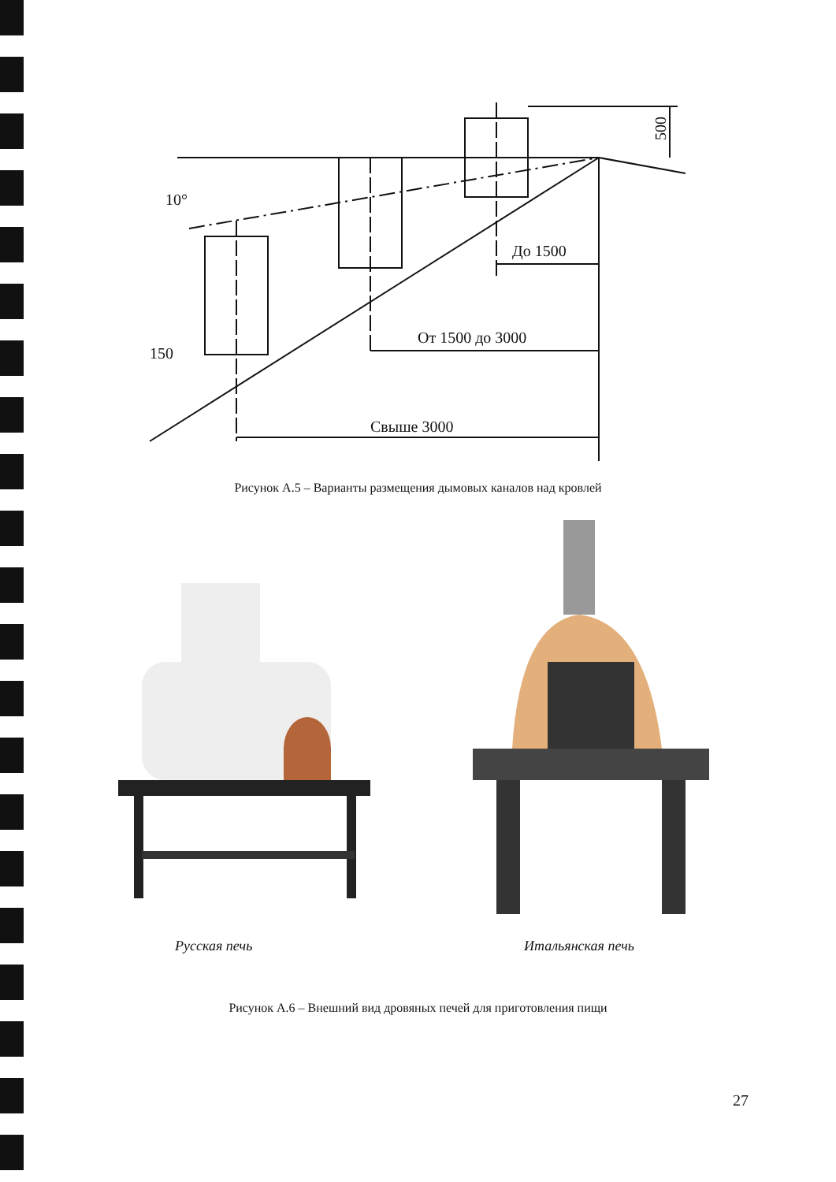До 1500
От 1500 до 3000
Свыше 3000
500
10°
150
Рисунок А.5 – Варианты размещения дымовых каналов над кровлей
Русская печь Итальянская печь
Рисунок А.6 – Внешний вид дровяных печей для приготовления пищи
27